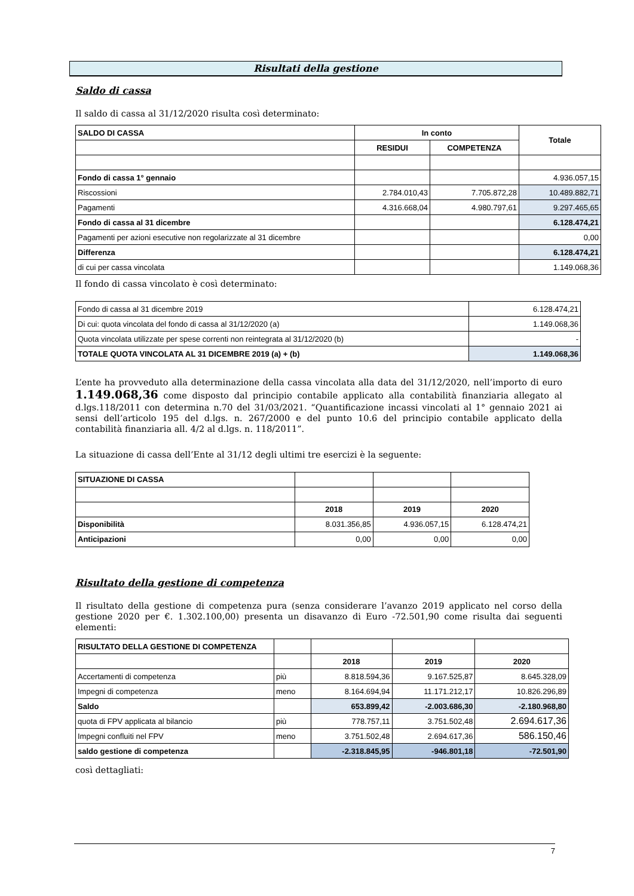Risultati della gestione
Saldo di cassa
Il saldo di cassa al 31/12/2020 risulta così determinato:
| SALDO DI CASSA | In conto | | Totale |
| --- | --- | --- | --- |
| | RESIDUI | COMPETENZA | |
| Fondo di cassa 1° gennaio | | | 4.936.057,15 |
| Riscossioni | 2.784.010,43 | 7.705.872,28 | 10.489.882,71 |
| Pagamenti | 4.316.668,04 | 4.980.797,61 | 9.297.465,65 |
| Fondo di cassa al 31 dicembre | | | 6.128.474,21 |
| Pagamenti per azioni esecutive non regolarizzate al 31 dicembre | | | 0,00 |
| Differenza | | | 6.128.474,21 |
| di cui per cassa vincolata | | | 1.149.068,36 |
Il fondo di cassa vincolato è così determinato:
| Fondo di cassa al 31 dicembre 2019 | 6.128.474,21 |
| Di cui: quota vincolata del fondo di cassa al 31/12/2020 (a) | 1.149.068,36 |
| Quota vincolata utilizzate per spese correnti non reintegrata al 31/12/2020 (b) | - |
| TOTALE QUOTA VINCOLATA AL 31 DICEMBRE 2019 (a) + (b) | 1.149.068,36 |
L’ente ha provveduto alla determinazione della cassa vincolata alla data del 31/12/2020, nell’importo di euro 1.149.068,36 come disposto dal principio contabile applicato alla contabilità finanziaria allegato al d.lgs.118/2011 con determina n.70 del 31/03/2021. “Quantificazione incassi vincolati al 1° gennaio 2021 ai sensi dell’articolo 195 del d.lgs. n. 267/2000 e del punto 10.6 del principio contabile applicato della contabilità finanziaria all. 4/2 al d.lgs. n. 118/2011”.
La situazione di cassa dell’Ente al 31/12 degli ultimi tre esercizi è la seguente:
| SITUAZIONE DI CASSA | | | |
| | 2018 | 2019 | 2020 |
| Disponibilità | 8.031.356,85 | 4.936.057,15 | 6.128.474,21 |
| Anticipazioni | 0,00 | 0,00 | 0,00 |
Risultato della gestione di competenza
Il risultato della gestione di competenza pura (senza considerare l’avanzo 2019 applicato nel corso della gestione 2020 per €. 1.302.100,00) presenta un disavanzo di Euro -72.501,90 come risulta dai seguenti elementi:
| RISULTATO DELLA GESTIONE DI COMPETENZA | | | | |
| | | 2018 | 2019 | 2020 |
| Accertamenti di competenza | più | 8.818.594,36 | 9.167.525,87 | 8.645.328,09 |
| Impegni di competenza | meno | 8.164.694,94 | 11.171.212,17 | 10.826.296,89 |
| Saldo | | 653.899,42 | -2.003.686,30 | -2.180.968,80 |
| quota di FPV applicata al bilancio | più | 778.757,11 | 3.751.502,48 | 2.694.617,36 |
| Impegni confluiti nel FPV | meno | 3.751.502,48 | 2.694.617,36 | 586.150,46 |
| saldo gestione di competenza | | -2.318.845,95 | -946.801,18 | -72.501,90 |
così dettagliati:
7